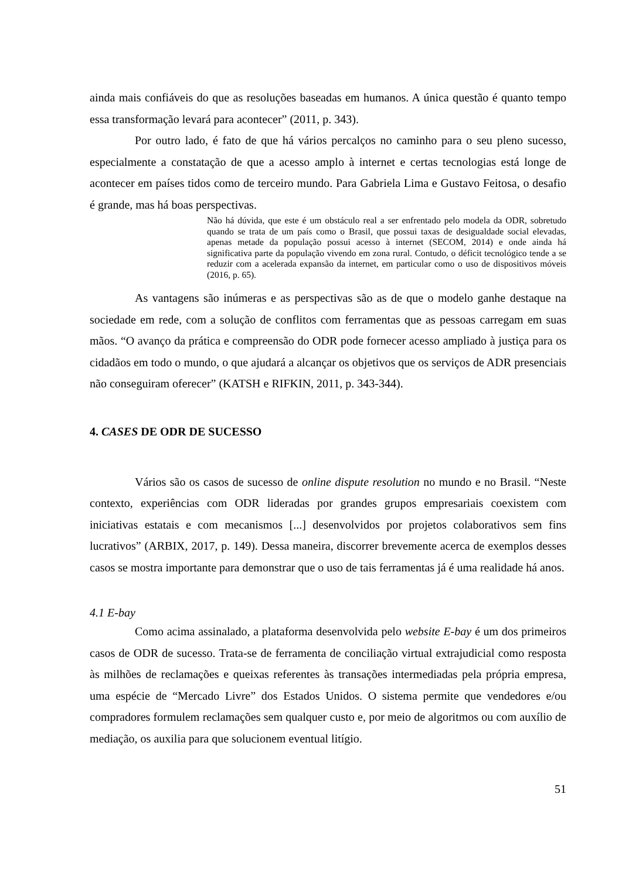ainda mais confiáveis do que as resoluções baseadas em humanos. A única questão é quanto tempo essa transformação levará para acontecer” (2011, p. 343).
Por outro lado, é fato de que há vários percalços no caminho para o seu pleno sucesso, especialmente a constatação de que a acesso amplo à internet e certas tecnologias está longe de acontecer em países tidos como de terceiro mundo. Para Gabriela Lima e Gustavo Feitosa, o desafio é grande, mas há boas perspectivas.
Não há dúvida, que este é um obstáculo real a ser enfrentado pelo modela da ODR, sobretudo quando se trata de um país como o Brasil, que possui taxas de desigualdade social elevadas, apenas metade da população possui acesso à internet (SECOM, 2014) e onde ainda há significativa parte da população vivendo em zona rural. Contudo, o déficit tecnológico tende a se reduzir com a acelerada expansão da internet, em particular como o uso de dispositivos móveis (2016, p. 65).
As vantagens são inúmeras e as perspectivas são as de que o modelo ganhe destaque na sociedade em rede, com a solução de conflitos com ferramentas que as pessoas carregam em suas mãos. “O avanço da prática e compreensão do ODR pode fornecer acesso ampliado à justiça para os cidadãos em todo o mundo, o que ajudará a alcançar os objetivos que os serviços de ADR presenciais não conseguiram oferecer” (KATSH e RIFKIN, 2011, p. 343-344).
4. CASES DE ODR DE SUCESSO
Vários são os casos de sucesso de online dispute resolution no mundo e no Brasil. “Neste contexto, experiências com ODR lideradas por grandes grupos empresariais coexistem com iniciativas estatais e com mecanismos [...] desenvolvidos por projetos colaborativos sem fins lucrativos” (ARBIX, 2017, p. 149). Dessa maneira, discorrer brevemente acerca de exemplos desses casos se mostra importante para demonstrar que o uso de tais ferramentas já é uma realidade há anos.
4.1 E-bay
Como acima assinalado, a plataforma desenvolvida pelo website E-bay é um dos primeiros casos de ODR de sucesso. Trata-se de ferramenta de conciliação virtual extrajudicial como resposta às milhões de reclamações e queixas referentes às transações intermediadas pela própria empresa, uma espécie de “Mercado Livre” dos Estados Unidos. O sistema permite que vendedores e/ou compradores formulem reclamações sem qualquer custo e, por meio de algoritmos ou com auxílio de mediação, os auxilia para que solucionem eventual litígio.
51